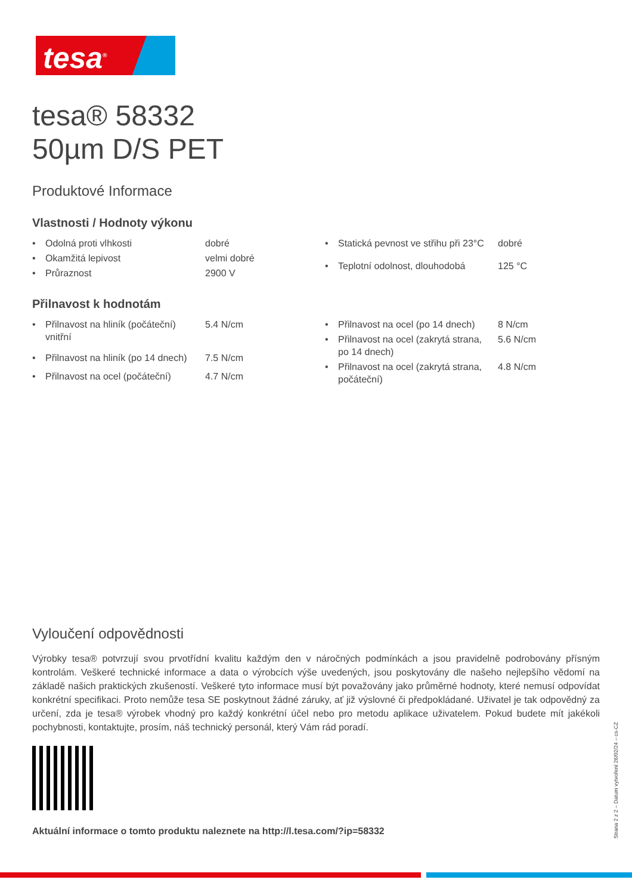tesa<sup>®</sup>
tesa® 58332
50µm D/S PET
Produktové Informace
Vlastnosti / Hodnoty výkonu
| • | Odolná proti vlhkosti | dobré |
| • | Okamžitá lepivost | velmi dobré |
| • | Průraznost | 2900 V |
| • | Statická pevnost ve střihu při 23°C | dobré |
| • | Teplotní odolnost, dlouhodobá | 125 °C |
Přilnavost k hodnotám
| • | Přilnavost na hliník (počáteční) vnitřní | 5.4 N/cm |
| • | Přilnavost na hliník (po 14 dnech) | 7.5 N/cm |
| • | Přilnavost na ocel (počáteční) | 4.7 N/cm |
| • | Přilnavost na ocel (po 14 dnech) | 8 N/cm |
| • | Přilnavost na ocel (zakrytá strana, po 14 dnech) | 5.6 N/cm |
| • | Přilnavost na ocel (zakrytá strana, počáteční) | 4.8 N/cm |
Vyloučení odpovědnosti
Výrobky tesa® potvrzují svou prvotřídní kvalitu každým den v náročných podmínkách a jsou pravidelně podrobovány přísným kontrolám. Veškeré technické informace a data o výrobcích výše uvedených, jsou poskytovány dle našeho nejlepšího vědomí na základě našich praktických zkušeností. Veškeré tyto informace musí být považovány jako průměrné hodnoty, které nemusí odpovídat konkrétní specifikaci. Proto nemůže tesa SE poskytnout žádné záruky, ať již výslovné či předpokládané. Uživatel je tak odpovědný za určení, zda je tesa® výrobek vhodný pro každý konkrétní účel nebo pro metodu aplikace uživatelem. Pokud budete mít jakékoli pochybnosti, kontaktujte, prosím, náš technický personál, který Vám rád poradí.
Aktuální informace o tomto produktu naleznete na http://l.tesa.com/?ip=58332
Strana 2 z 2 – Datum vytvoření 26/02/24 – cs-CZ